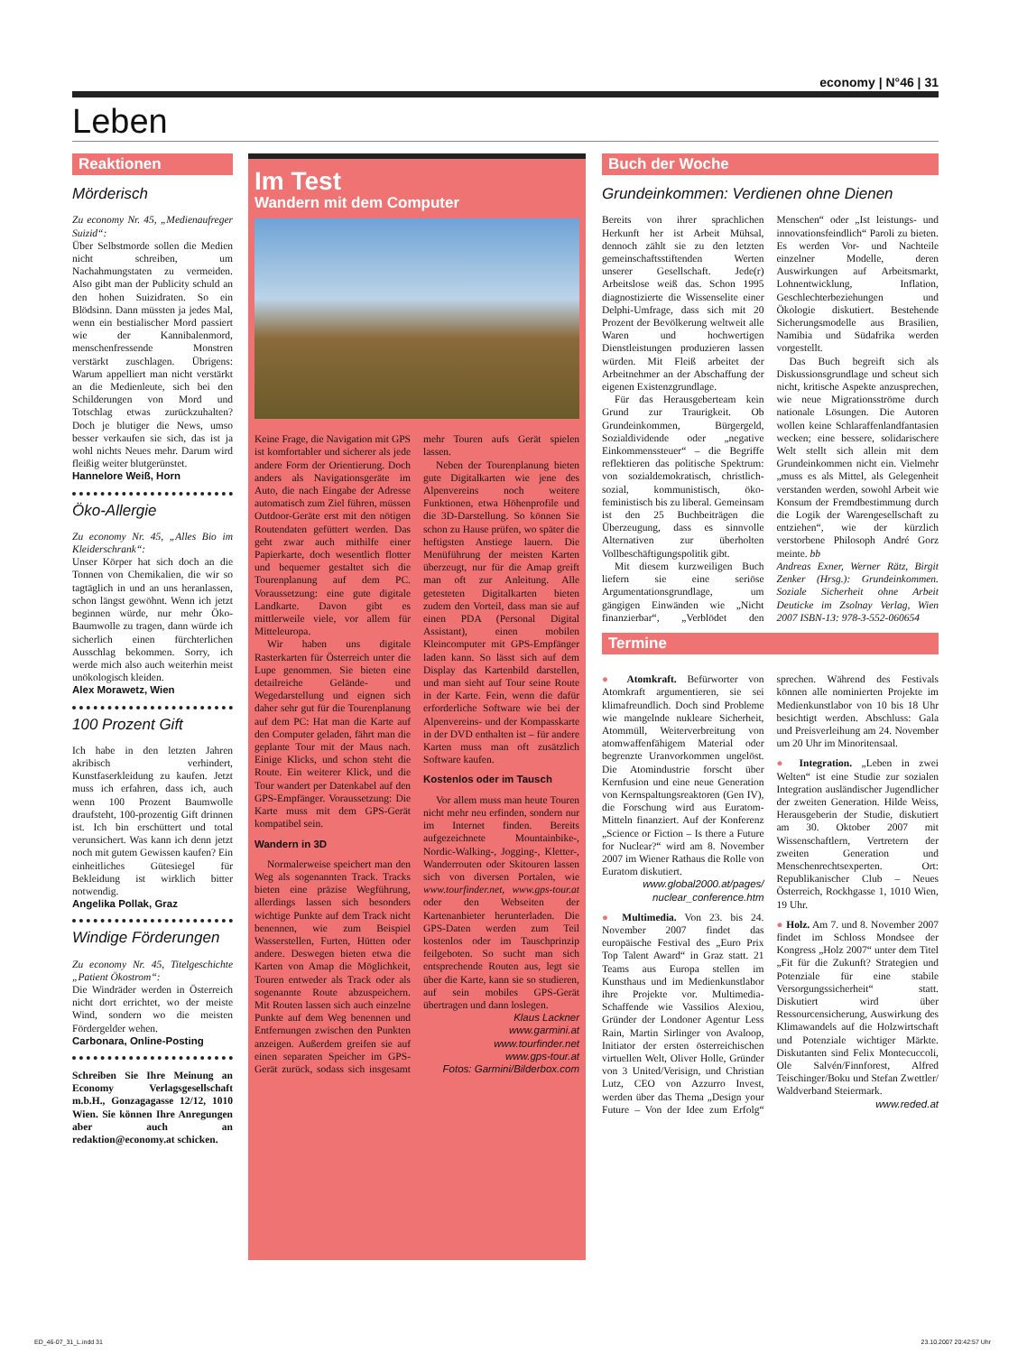economy | N°46 | 31
Leben
Reaktionen
Mörderisch
Zu economy Nr. 45, „Medienaufreger Suizid“:
Über Selbstmorde sollen die Medien nicht schreiben, um Nachahmungstaten zu vermeiden. Also gibt man der Publicity schuld an den hohen Suizidraten. So ein Blödsinn. Dann müssten ja jedes Mal, wenn ein bestialischer Mord passiert wie der Kannibalenmord, menschenfressende Monstren verstärkt zuschlagen. Übrigens: Warum appelliert man nicht verstärkt an die Medienleute, sich bei den Schilderungen von Mord und Totschlag etwas zurückzuhalten? Doch je blutiger die News, umso besser verkaufen sie sich, das ist ja wohl nichts Neues mehr. Darum wird fleißig weiter blutgerünstet.
Hannelore Weiß, Horn
Öko-Allergie
Zu economy Nr. 45, „Alles Bio im Kleiderschrank“:
Unser Körper hat sich doch an die Tonnen von Chemikalien, die wir so tagtäglich in und an uns heranlassen, schon längst gewöhnt. Wenn ich jetzt beginnen würde, nur mehr Öko-Baumwolle zu tragen, dann würde ich sicherlich einen fürchterlichen Ausschlag bekommen. Sorry, ich werde mich also auch weiterhin meist unökologisch kleiden.
Alex Morawetz, Wien
100 Prozent Gift
Ich habe in den letzten Jahren akribisch verhindert, Kunstfaserkleidung zu kaufen. Jetzt muss ich erfahren, dass ich, auch wenn 100 Prozent Baumwolle draufsteht, 100-prozentig Gift drinnen ist. Ich bin erschüttert und total verunsichert. Was kann ich denn jetzt noch mit gutem Gewissen kaufen? Ein einheitliches Gütesiegel für Bekleidung ist wirklich bitter notwendig.
Angelika Pollak, Graz
Windige Förderungen
Zu economy Nr. 45, Titelgeschichte „Patient Ökostrom“:
Die Windräder werden in Österreich nicht dort errichtet, wo der meiste Wind, sondern wo die meisten Fördergelder wehen.
Carbonara, Online-Posting
Schreiben Sie Ihre Meinung an Economy Verlagsgesellschaft m.b.H., Gonzagagasse 12/12, 1010 Wien. Sie können Ihre Anregungen aber auch an redaktion@economy.at schicken.
Im Test
Wandern mit dem Computer
Keine Frage, die Navigation mit GPS ist komfortabler und sicherer als jede andere Form der Orientierung. Doch anders als Navigationsgeräte im Auto, die nach Eingabe der Adresse automatisch zum Ziel führen, müssen Outdoor-Geräte erst mit den nötigen Routendaten gefüttert werden. Das geht zwar auch mithilfe einer Papierkarte, doch wesentlich flotter und bequemer gestaltet sich die Tourenplanung auf dem PC. Voraussetzung: eine gute digitale Landkarte. Davon gibt es mittlerweile viele, vor allem für Mitteleuropa.
Wir haben uns digitale Rasterkarten für Österreich unter die Lupe genommen. Sie bieten eine detailreiche Gelände- und Wegedarstellung und eignen sich daher sehr gut für die Tourenplanung auf dem PC: Hat man die Karte auf den Computer geladen, fährt man die geplante Tour mit der Maus nach. Einige Klicks, und schon steht die Route. Ein weiterer Klick, und die Tour wandert per Datenkabel auf den GPS-Empfänger. Voraussetzung: Die Karte muss mit dem GPS-Gerät kompatibel sein.
Wandern in 3D
Normalerweise speichert man den Weg als sogenannten Track. Tracks bieten eine präzise Wegführung, allerdings lassen sich besonders wichtige Punkte auf dem Track nicht benennen, wie zum Beispiel Wasserstellen, Furten, Hütten oder andere. Deswegen bieten etwa die Karten von Amap die Möglichkeit, Touren entweder als Track oder als sogenannte Route abzuspeichern. Mit Routen lassen sich auch einzelne Punkte auf dem Weg benennen und Entfernungen zwischen den Punkten anzeigen. Außerdem greifen sie auf einen separaten Speicher im GPS-Gerät zurück, sodass sich insgesamt mehr Touren aufs Gerät spielen lassen.
Neben der Tourenplanung bieten gute Digitalkarten wie jene des Alpenvereins noch weitere Funktionen, etwa Höhenprofile und die 3D-Darstellung. So können Sie schon zu Hause prüfen, wo später die heftigsten Anstiege lauern. Die Menüführung der meisten Karten überzeugt, nur für die Amap greift man oft zur Anleitung. Alle getesteten Digitalkarten bieten zudem den Vorteil, dass man sie auf einen PDA (Personal Digital Assistant), einen mobilen Kleincomputer mit GPS-Empfänger laden kann. So lässt sich auf dem Display das Kartenbild darstellen, und man sieht auf Tour seine Route in der Karte. Fein, wenn die dafür erforderliche Software wie bei der Alpenvereins- und der Kompasskarte in der DVD enthalten ist – für andere Karten muss man oft zusätzlich Software kaufen.
Kostenlos oder im Tausch
Vor allem muss man heute Touren nicht mehr neu erfinden, sondern nur im Internet finden. Bereits aufgezeichnete Mountainbike-, Nordic-Walking-, Jogging-, Kletter-, Wanderrouten oder Skitouren lassen sich von diversen Portalen, wie www.tourfinder.net, www.gps-tour.at oder den Webseiten der Kartenanbieter herunterladen. Die GPS-Daten werden zum Teil kostenlos oder im Tauschprinzip feilgeboten. So sucht man sich entsprechende Routen aus, legt sie über die Karte, kann sie so studieren, auf sein mobiles GPS-Gerät übertragen und dann loslegen.
Klaus Lackner
www.garmini.at
www.tourfinder.net
www.gps-tour.at
Fotos: Garmini/Bilderbox.com
Buch der Woche
Grundeinkommen: Verdienen ohne Dienen
Bereits von ihrer sprachlichen Herkunft her ist Arbeit Mühsal, dennoch zählt sie zu den letzten gemeinschaftsstiftenden Werten unserer Gesellschaft. Jede(r) Arbeitslose weiß das. Schon 1995 diagnostizierte die Wissenselite einer Delphi-Umfrage, dass sich mit 20 Prozent der Bevölkerung weltweit alle Waren und hochwertigen Dienstleistungen produzieren lassen würden. Mit Fleiß arbeitet der Arbeitnehmer an der Abschaffung der eigenen Existenzgrundlage.
Für das Herausgeberteam kein Grund zur Traurigkeit. Ob Grundeinkommen, Bürgergeld, Sozialdividende oder „negative Einkommenssteuer“ – die Begriffe reflektieren das politische Spektrum: von sozialdemokratisch, christlich-sozial, kommunistisch, öko-feministisch bis zu liberal. Gemeinsam ist den 25 Buchbeiträgen die Überzeugung, dass es sinnvolle Alternativen zur überholten Vollbeschäftigungspolitik gibt.
Mit diesem kurzweiligen Buch liefern sie eine seriöse Argumentationsgrundlage, um gängigen Einwänden wie „Nicht finanzierbar“, „Verblödet den Menschen“ oder „Ist leistungs- und innovationsfeindlich“ Paroli zu bieten. Es werden Vor- und Nachteile einzelner Modelle, deren Auswirkungen auf Arbeitsmarkt, Lohnentwicklung, Inflation, Geschlechterbeziehungen und Ökologie diskutiert. Bestehende Sicherungsmodelle aus Brasilien, Namibia und Südafrika werden vorgestellt.
Das Buch begreift sich als Diskussionsgrundlage und scheut sich nicht, kritische Aspekte anzusprechen, wie neue Migrationsströme durch nationale Lösungen. Die Autoren wollen keine Schlaraffenlandfantasien wecken; eine bessere, solidarischere Welt stellt sich allein mit dem Grundeinkommen nicht ein. Vielmehr „muss es als Mittel, als Gelegenheit verstanden werden, sowohl Arbeit wie Konsum der Fremdbestimmung durch die Logik der Warengesellschaft zu entziehen“, wie der kürzlich verstorbene Philosoph André Gorz meinte. bb
Andreas Exner, Werner Rätz, Birgit Zenker (Hrsg.): Grundeinkommen. Soziale Sicherheit ohne Arbeit Deuticke im Zsolnay Verlag, Wien 2007 ISBN-13: 978-3-552-060654
Termine
● Atomkraft. Befürworter von Atomkraft argumentieren, sie sei klimafreundlich. Doch sind Probleme wie mangelnde nukleare Sicherheit, Atommüll, Weiterverbreitung von atomwaffenfähigem Material oder begrenzte Uranvorkommen ungelöst. Die Atomindustrie forscht über Kernfusion und eine neue Generation von Kernspaltungsreaktoren (Gen IV), die Forschung wird aus Euratom-Mitteln finanziert. Auf der Konferenz „Science or Fiction – Is there a Future for Nuclear?“ wird am 8. November 2007 im Wiener Rathaus die Rolle von Euratom diskutiert.
www.global2000.at/pages/ nuclear_conference.htm
● Multimedia. Von 23. bis 24. November 2007 findet das europäische Festival des „Euro Prix Top Talent Award“ in Graz statt. 21 Teams aus Europa stellen im Kunsthaus und im Medienkunstlabor ihre Projekte vor. Multimedia-Schaffende wie Vassilios Alexiou, Gründer der Londoner Agentur Less Rain, Martin Sirlinger von Avaloop, Initiator der ersten österreichischen virtuellen Welt, Oliver Holle, Gründer von 3 United/Verisign, und Christian Lutz, CEO von Azzurro Invest, werden über das Thema „Design your Future – Von der Idee zum Erfolg“ sprechen. Während des Festivals können alle nominierten Projekte im Medienkunstlabor von 10 bis 18 Uhr besichtigt werden. Abschluss: Gala und Preisverleihung am 24. November um 20 Uhr im Minoritensaal.
● Integration. „Leben in zwei Welten“ ist eine Studie zur sozialen Integration ausländischer Jugendlicher der zweiten Generation. Hilde Weiss, Herausgeberin der Studie, diskutiert am 30. Oktober 2007 mit Wissenschaftlern, Vertretern der zweiten Generation und Menschenrechtsexperten. Ort: Republikanischer Club – Neues Österreich, Rockhgasse 1, 1010 Wien, 19 Uhr.
● Holz. Am 7. und 8. November 2007 findet im Schloss Mondsee der Kongress „Holz 2007“ unter dem Titel „Fit für die Zukunft? Strategien und Potenziale für eine stabile Versorgungssicherheit“ statt. Diskutiert wird über Ressourcensicherung, Auswirkung des Klimawandels auf die Holzwirtschaft und Potenziale wichtiger Märkte. Diskutanten sind Felix Montecuccoli, Ole Salvén/Finnforest, Alfred Teischinger/Boku und Stefan Zwettler/ Waldverband Steiermark.
www.reded.at
ED_46-07_31_L.indd 31 23.10.2007 20:42:57 Uhr